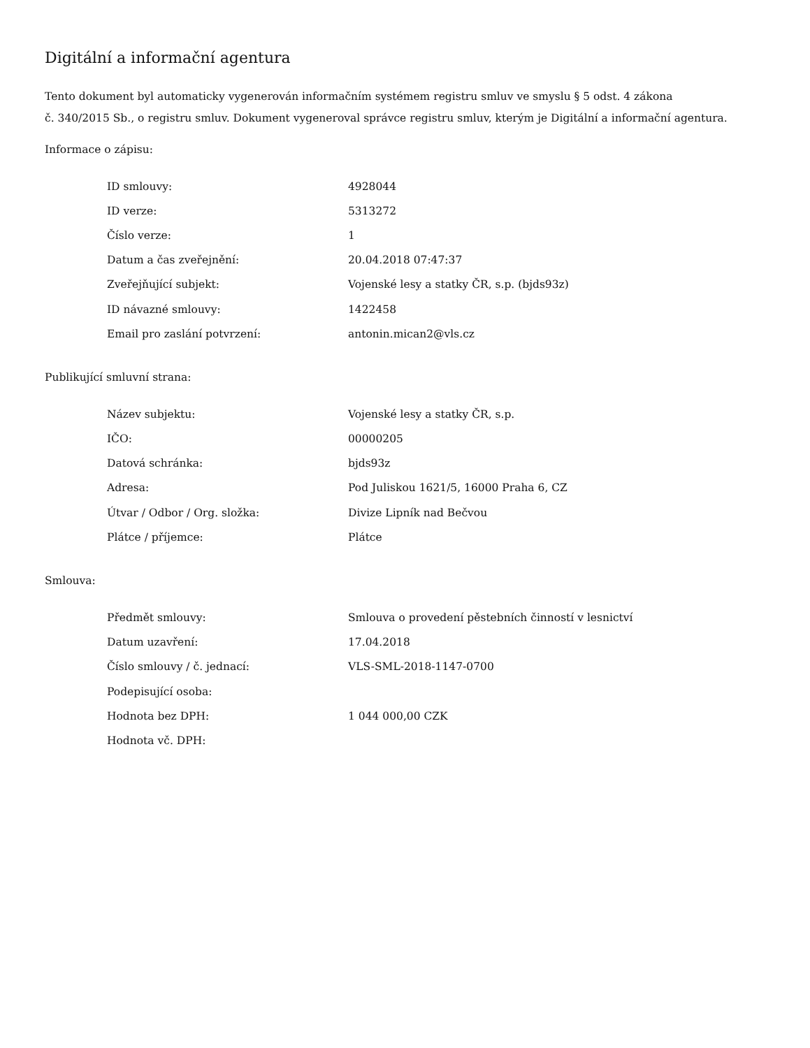Digitální a informační agentura
Tento dokument byl automaticky vygenerován informačním systémem registru smluv ve smyslu § 5 odst. 4 zákona
č. 340/2015 Sb., o registru smluv. Dokument vygeneroval správce registru smluv, kterým je Digitální a informační agentura.
Informace o zápisu:
| ID smlouvy: | 4928044 |
| ID verze: | 5313272 |
| Číslo verze: | 1 |
| Datum a čas zveřejnění: | 20.04.2018 07:47:37 |
| Zveřejňující subjekt: | Vojenské lesy a statky ČR, s.p. (bjds93z) |
| ID návazné smlouvy: | 1422458 |
| Email pro zaslání potvrzení: | antonin.mican2@vls.cz |
Publikující smluvní strana:
| Název subjektu: | Vojenské lesy a statky ČR, s.p. |
| IČO: | 00000205 |
| Datová schránka: | bjds93z |
| Adresa: | Pod Juliskou 1621/5, 16000 Praha 6, CZ |
| Útvar / Odbor / Org. složka: | Divize Lipník nad Bečvou |
| Plátce / příjemce: | Plátce |
Smlouva:
| Předmět smlouvy: | Smlouva o provedení pěstebních činností v lesnictví |
| Datum uzavření: | 17.04.2018 |
| Číslo smlouvy / č. jednací: | VLS-SML-2018-1147-0700 |
| Podepisující osoba: | |
| Hodnota bez DPH: | 1 044 000,00 CZK |
| Hodnota vč. DPH: | |